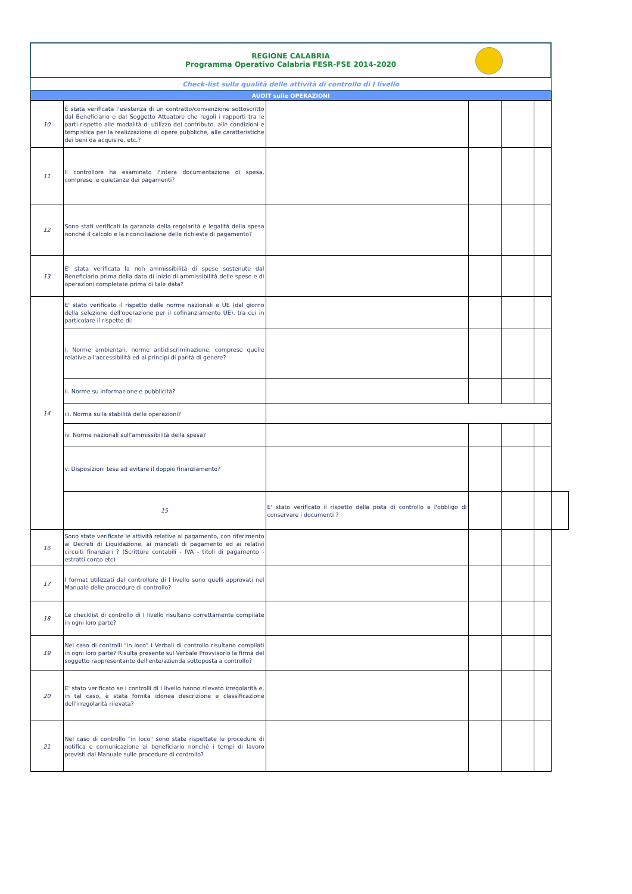| REGIONE CALABRIA Programma Operativo Calabria FESR-FSE 2014-2020 | | | | | | |
| Check-list sulla qualità delle attività di controllo di I livello | | | | | | |
| AUDIT sulle OPERAZIONI | | | | | | |
| 10 | È stata verificata l’esistenza di un contratto/convenzione sottoscritto dal Beneficiario e dal Soggetto Attuatore che regoli i rapporti tra le parti rispetto alle modalità di utilizzo del contributo, alle condizioni e tempistica per la realizzazione di opere pubbliche, alle caratteristiche dei beni da acquisire, etc.? | | | | | |
| 11 | Il controllore ha esaminato l'intera documentazione di spesa, comprese le quietanze dei pagamenti? | | | | | |
| 12 | Sono stati verificati la garanzia della regolarità e legalità della spesa nonché il calcolo e la riconciliazione delle richieste di pagamento? | | | | | |
| 13 | E' stata verificata la non ammissibilità di spese sostenute dal Beneficiario prima della data di inizio di ammissibilità delle spese e di operazioni completate prima di tale data? | | | | | |
| 14 | E' stato verificato il rispetto delle norme nazionali e UE (dal giorno della selezione dell'operazione per il cofinanziamento UE), tra cui in particolare il rispetto di: | | | | | |
| | i. Norme ambientali, norme antidiscriminazione, comprese quelle relative all'accessibilità ed ai principi di parità di genere? | | | | | |
| | ii. Norme su informazione e pubblicità? | | | | | |
| | iii. Norma sulla stabilità delle operazioni? | | | | | |
| | iv. Norme nazionali sull'ammissibilità della spesa? | | | | | |
| | v. Disposizioni tese ad evitare il doppio finanziamento? | | | | | |
| | 15 | E' stato verificato il rispetto della pista di controllo e l'obbligo di conservare i documenti ? | | | | |
| 16 | Sono state verificate le attività relative al pagamento, con riferimento ai Decreti di Liquidazione, ai mandati di pagamento ed ai relativi circuiti finanziari ? (Scritture contabili - IVA - titoli di pagamento - estratti conto etc) | | | | | |
| 17 | I format utilizzati dal controllore di I livello sono quelli approvati nel Manuale delle procedure di controllo? | | | | | |
| 18 | Le checklist di controllo di I livello risultano correttamente compilate in ogni loro parte? | | | | | |
| 19 | Nel caso di controlli "in loco" i Verbali di controllo risultano compilati in ogni loro parte? Risulta presente sul Verbale Provvisorio la firma del soggetto rappresentante dell'ente/azienda sottoposta a controllo? | | | | | |
| 20 | E' stato verificato se i controlli di I livello hanno rilevato irregolarità e, in tal caso, è stata fornita idonea descrizione e classificazione dell'irregolarità rilevata? | | | | | |
| 21 | Nel caso di controllo "in loco" sono state rispettate le procedure di notifica e comunicazione al beneficiario nonché i tempi di lavoro previsti dal Manuale sulle procedure di controllo? | | | | | |